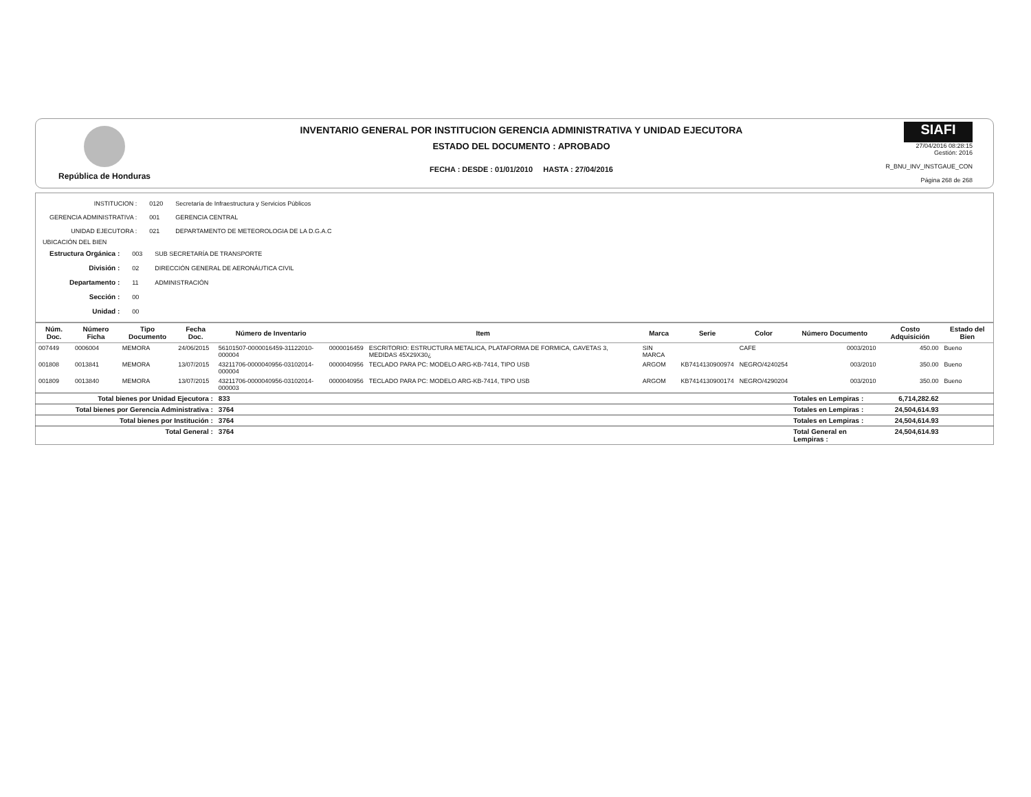República de Honduras
INVENTARIO GENERAL POR INSTITUCION GERENCIA ADMINISTRATIVA Y UNIDAD EJECUTORA
ESTADO DEL DOCUMENTO : APROBADO
FECHA : DESDE : 01/01/2010 HASTA : 27/04/2016
SIAFI
27/04/2016 08:28:15
Gestión: 2016
R_BNU_INV_INSTGAUE_CON
Página 268 de 268
| INSTITUCION : | 0120 | Secretaría de Infraestructura y Servicios Públicos |
| GERENCIA ADMINISTRATIVA : | 001 | GERENCIA CENTRAL |
| UNIDAD EJECUTORA : | 021 | DEPARTAMENTO DE METEOROLOGIA DE LA D.G.A.C |
UBICACIÓN DEL BIEN
| Estructura Orgánica : | 003 | SUB SECRETARÍA DE TRANSPORTE |
| División : | 02 | DIRECCIÓN GENERAL DE AERONÁUTICA CIVIL |
| Departamento : | 11 | ADMINISTRACIÓN |
| Sección : | 00 | |
| Unidad : | 00 | |
| Núm. Doc. | Número Ficha | Tipo Documento | Fecha Doc. | Número de Inventario | Item | | Marca | Serie | Color | Número Documento | Costo Adquisición | Estado del Bien |
| --- | --- | --- | --- | --- | --- | --- | --- | --- | --- | --- | --- | --- |
| 007449 | 0006004 | MEMORA | 24/06/2015 | 56101507-0000016459-31122010-000004 | 0000016459 | ESCRITORIO: ESTRUCTURA METALICA, PLATAFORMA DE FORMICA, GAVETAS 3, MEDIDAS 45X29X30¿ | SIN MARCA | | CAFE | 0003/2010 | 450.00 | Bueno |
| 001808 | 0013841 | MEMORA | 13/07/2015 | 43211706-0000040956-03102014-000004 | 0000040956 | TECLADO PARA PC: MODELO ARG-KB-7414, TIPO USB | ARGOM | KB7414130900974 | NEGRO/4240254 | 003/2010 | 350.00 | Bueno |
| 001809 | 0013840 | MEMORA | 13/07/2015 | 43211706-0000040956-03102014-000003 | 0000040956 | TECLADO PARA PC: MODELO ARG-KB-7414, TIPO USB | ARGOM | KB7414130900174 | NEGRO/4290204 | 003/2010 | 350.00 | Bueno |
| Total bienes por Unidad Ejecutora : | | | | 833 | | | | | | Totales en Lempiras : | 6,714,282.62 | |
| Total bienes por Gerencia Administrativa : | | | | 3764 | | | | | | Totales en Lempiras : | 24,504,614.93 | |
| Total bienes por Institución : | | | | 3764 | | | | | | Totales en Lempiras : | 24,504,614.93 | |
| Total General : | | | | 3764 | | | | | | Total General en Lempiras : | 24,504,614.93 | |